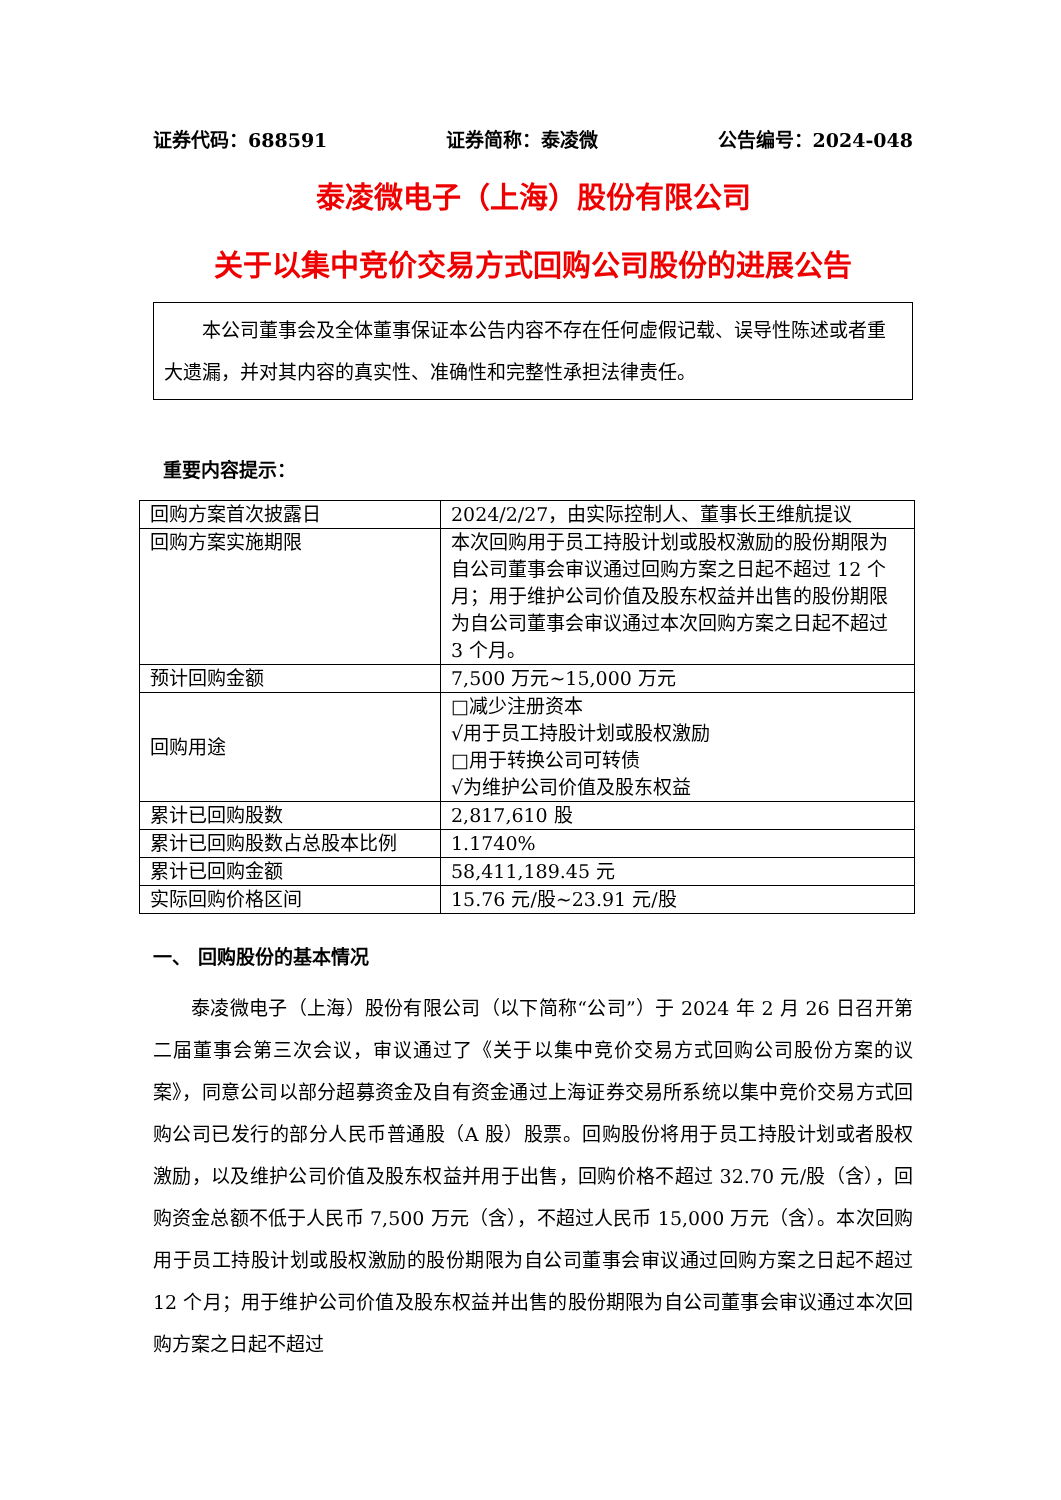证券代码：688591 证券简称：泰凌微 公告编号：2024-048
泰凌微电子（上海）股份有限公司
关于以集中竞价交易方式回购公司股份的进展公告
本公司董事会及全体董事保证本公告内容不存在任何虚假记载、误导性陈述或者重大遗漏，并对其内容的真实性、准确性和完整性承担法律责任。
重要内容提示：
| 回购方案首次披露日 | 2024/2/27，由实际控制人、董事长王维航提议 |
| 回购方案实施期限 | 本次回购用于员工持股计划或股权激励的股份期限为自公司董事会审议通过回购方案之日起不超过 12 个月；用于维护公司价值及股东权益并出售的股份期限为自公司董事会审议通过本次回购方案之日起不超过 3 个月。 |
| 预计回购金额 | 7,500 万元~15,000 万元 |
| 回购用途 | □减少注册资本 √用于员工持股计划或股权激励 □用于转换公司可转债 √为维护公司价值及股东权益 |
| 累计已回购股数 | 2,817,610 股 |
| 累计已回购股数占总股本比例 | 1.1740% |
| 累计已回购金额 | 58,411,189.45 元 |
| 实际回购价格区间 | 15.76 元/股~23.91 元/股 |
一、 回购股份的基本情况
泰凌微电子（上海）股份有限公司（以下简称“公司”）于 2024 年 2 月 26 日召开第二届董事会第三次会议，审议通过了《关于以集中竞价交易方式回购公司股份方案的议案》，同意公司以部分超募资金及自有资金通过上海证券交易所系统以集中竞价交易方式回购公司已发行的部分人民币普通股（A 股）股票。回购股份将用于员工持股计划或者股权激励，以及维护公司价值及股东权益并用于出售，回购价格不超过 32.70 元/股（含），回购资金总额不低于人民币 7,500 万元（含），不超过人民币 15,000 万元（含）。本次回购用于员工持股计划或股权激励的股份期限为自公司董事会审议通过回购方案之日起不超过 12 个月；用于维护公司价值及股东权益并出售的股份期限为自公司董事会审议通过本次回购方案之日起不超过